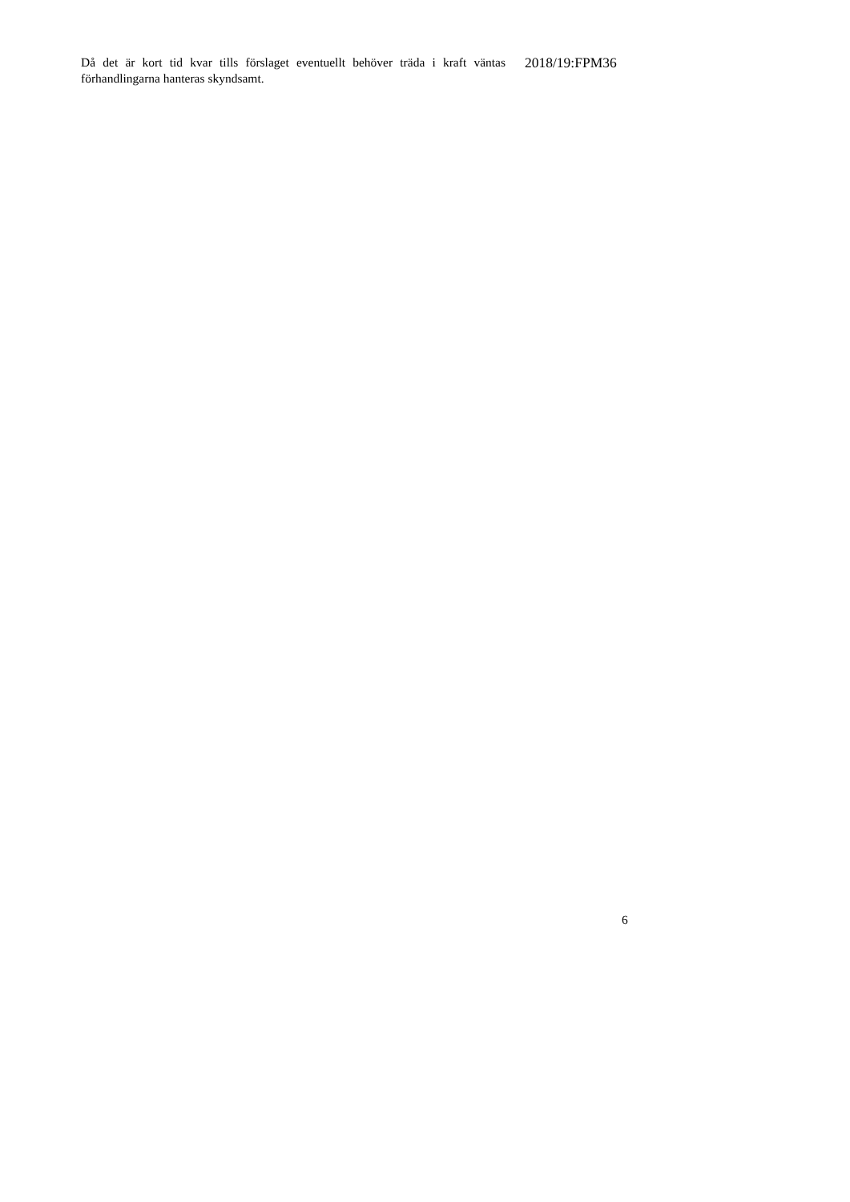Då det är kort tid kvar tills förslaget eventuellt behöver träda i kraft väntas förhandlingarna hanteras skyndsamt.
2018/19:FPM36
6